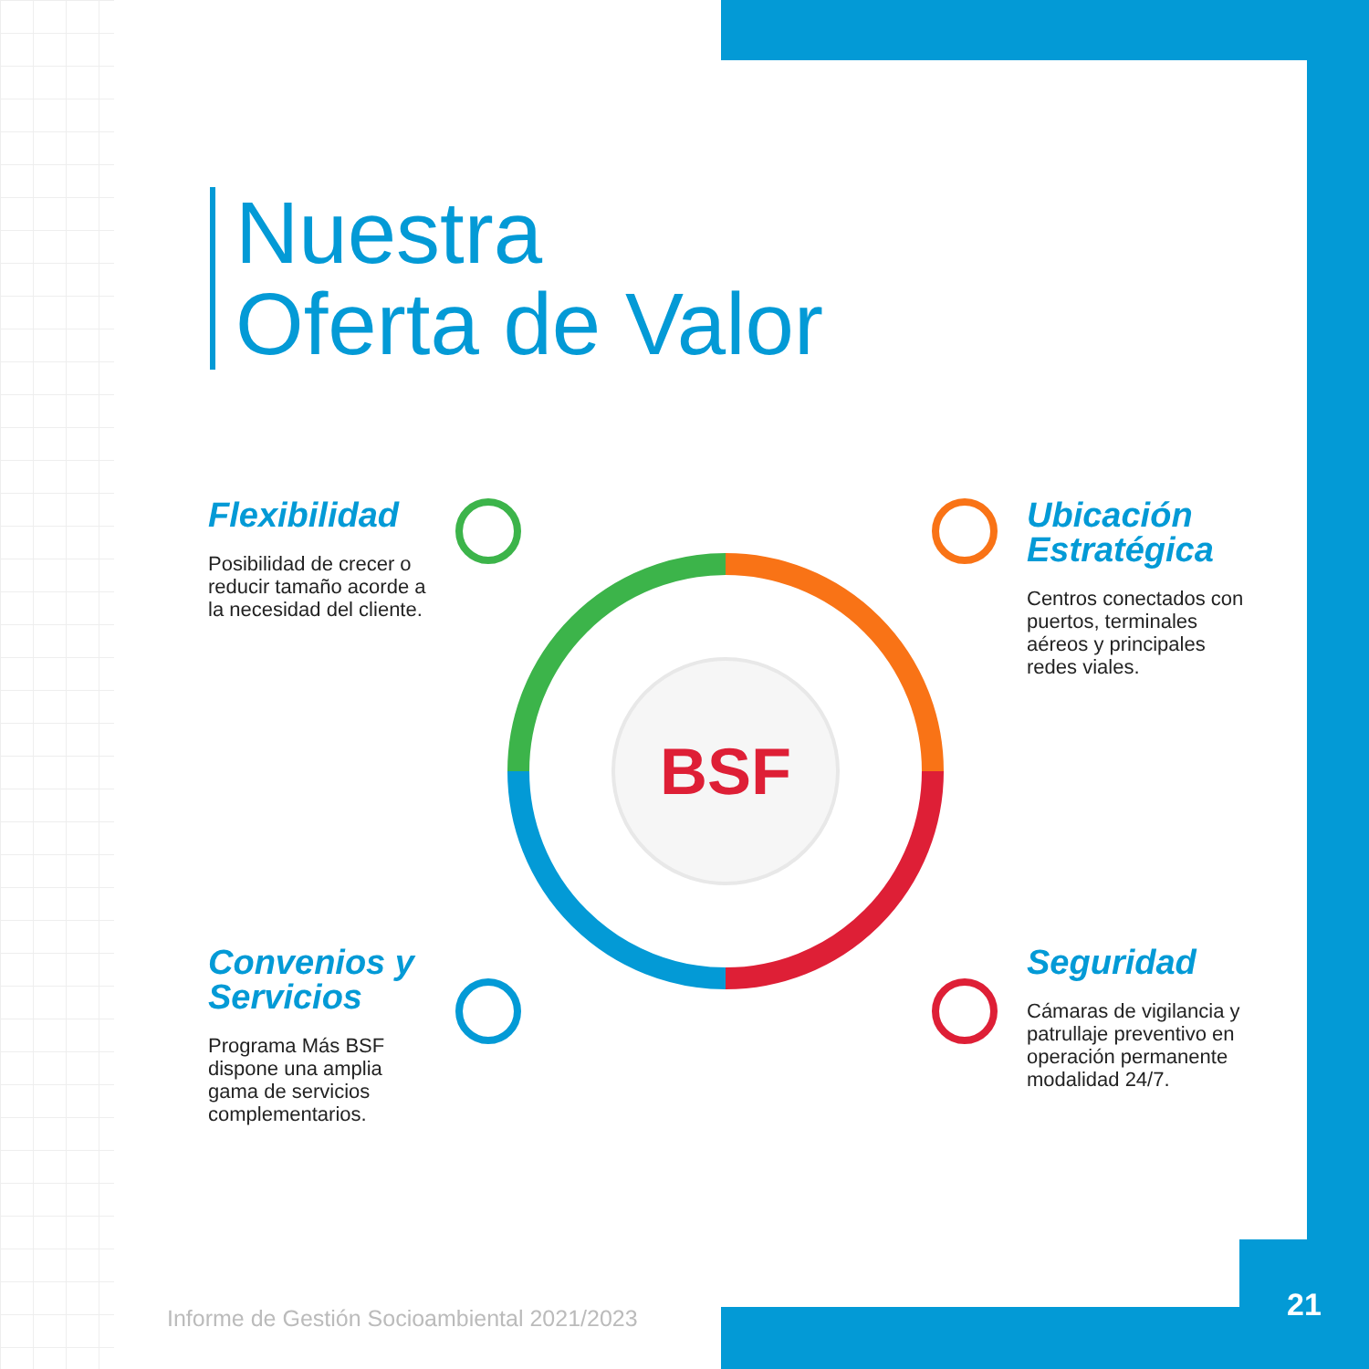Nuestra
Oferta de Valor
BSF
Flexibilidad
Posibilidad de crecer o reducir tamaño acorde a la necesidad del cliente.
Ubicación Estratégica
Centros conectados con puertos, terminales aéreos y principales redes viales.
Convenios y Servicios
Programa Más BSF dispone una amplia gama de servicios complementarios.
Seguridad
Cámaras de vigilancia y patrullaje preventivo en operación permanente modalidad 24/7.
Informe de Gestión Socioambiental 2021/2023
21